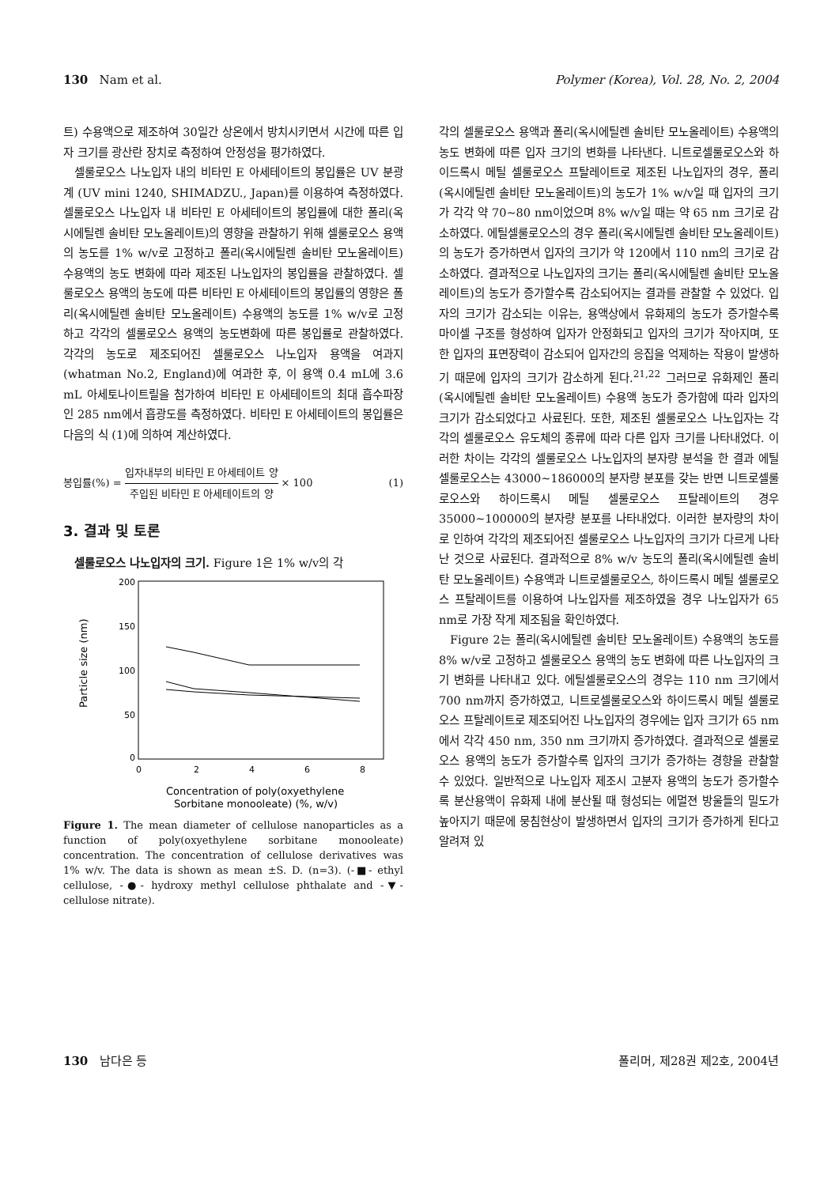130 Nam et al. Polymer (Korea), Vol. 28, No. 2, 2004
트) 수용액으로 제조하여 30일간 상온에서 방치시키면서 시간에 따른 입자 크기를 광산란 장치로 측정하여 안정성을 평가하였다.
셀룰로오스 나노입자 내의 비타민 E 아세테이트의 봉입률은 UV 분광계 (UV mini 1240, SHIMADZU., Japan)를 이용하여 측정하였다. 셀룰로오스 나노입자 내 비타민 E 아세테이트의 봉입률에 대한 폴리(옥시에틸렌 솔비탄 모노올레이트)의 영향을 관찰하기 위해 셀룰로오스 용액의 농도를 1% w/v로 고정하고 폴리(옥시에틸렌 솔비탄 모노올레이트) 수용액의 농도 변화에 따라 제조된 나노입자의 봉입률을 관찰하였다. 셀룰로오스 용액의 농도에 따른 비타민 E 아세테이트의 봉입률의 영향은 폴리(옥시에틸렌 솔비탄 모노올레이트) 수용액의 농도를 1% w/v로 고정하고 각각의 셀룰로오스 용액의 농도변화에 따른 봉입률로 관찰하였다. 각각의 농도로 제조되어진 셀룰로오스 나노입자 용액을 여과지 (whatman No.2, England)에 여과한 후, 이 용액 0.4 mL에 3.6 mL 아세토나이트릴을 첨가하여 비타민 E 아세테이트의 최대 흡수파장인 285 nm에서 흡광도를 측정하였다. 비타민 E 아세테이트의 봉입률은 다음의 식 (1)에 의하여 계산하였다.
봉입률(%) = 입자내부의 비타민 E 아세테이트 양 주입된 비타민 E 아세테이트의 양 × 100 (1)
3. 결과 및 토론
셀룰로오스 나노입자의 크기. Figure 1은 1% w/v의 각
200
150
100
50
0
0
2
4
6
8
Particle size (nm)
Concentration of poly(oxyethylene
Sorbitane monooleate) (%, w/v)
Figure 1. The mean diameter of cellulose nanoparticles as a function of poly(oxyethylene sorbitane monooleate) concentration. The concentration of cellulose derivatives was 1% w/v. The data is shown as mean ±S. D. (n=3). (-■- ethyl cellulose, -●- hydroxy methyl cellulose phthalate and -▼- cellulose nitrate).
각의 셀룰로오스 용액과 폴리(옥시에틸렌 솔비탄 모노올레이트) 수용액의 농도 변화에 따른 입자 크기의 변화를 나타낸다. 니트로셀룰로오스와 하이드록시 메틸 셀룰로오스 프탈레이트로 제조된 나노입자의 경우, 폴리(옥시에틸렌 솔비탄 모노올레이트)의 농도가 1% w/v일 때 입자의 크기가 각각 약 70~80 nm이었으며 8% w/v일 때는 약 65 nm 크기로 감소하였다. 에틸셀룰로오스의 경우 폴리(옥시에틸렌 솔비탄 모노올레이트)의 농도가 증가하면서 입자의 크기가 약 120에서 110 nm의 크기로 감소하였다. 결과적으로 나노입자의 크기는 폴리(옥시에틸렌 솔비탄 모노올레이트)의 농도가 증가할수록 감소되어지는 결과를 관찰할 수 있었다. 입자의 크기가 감소되는 이유는, 용액상에서 유화제의 농도가 증가할수록 마이셀 구조를 형성하여 입자가 안정화되고 입자의 크기가 작아지며, 또한 입자의 표면장력이 감소되어 입자간의 응집을 억제하는 작용이 발생하기 때문에 입자의 크기가 감소하게 된다.<sup>21,22</sup> 그러므로 유화제인 폴리(옥시에틸렌 솔비탄 모노올레이트) 수용액 농도가 증가함에 따라 입자의 크기가 감소되었다고 사료된다. 또한, 제조된 셀룰로오스 나노입자는 각각의 셀룰로오스 유도체의 종류에 따라 다른 입자 크기를 나타내었다. 이러한 차이는 각각의 셀룰로오스 나노입자의 분자량 분석을 한 결과 에틸셀룰로오스는 43000~186000의 분자량 분포를 갖는 반면 니트로셀룰로오스와 하이드록시 메틸 셀룰로오스 프탈레이트의 경우 35000~100000의 분자량 분포를 나타내었다. 이러한 분자량의 차이로 인하여 각각의 제조되어진 셀룰로오스 나노입자의 크기가 다르게 나타난 것으로 사료된다. 결과적으로 8% w/v 농도의 폴리(옥시에틸렌 솔비탄 모노올레이트) 수용액과 니트로셀룰로오스, 하이드록시 메틸 셀룰로오스 프탈레이트를 이용하여 나노입자를 제조하였을 경우 나노입자가 65 nm로 가장 작게 제조됨을 확인하였다.
Figure 2는 폴리(옥시에틸렌 솔비탄 모노올레이트) 수용액의 농도를 8% w/v로 고정하고 셀룰로오스 용액의 농도 변화에 따른 나노입자의 크기 변화를 나타내고 있다. 에틸셀룰로오스의 경우는 110 nm 크기에서 700 nm까지 증가하였고, 니트로셀룰로오스와 하이드록시 메틸 셀룰로오스 프탈레이트로 제조되어진 나노입자의 경우에는 입자 크기가 65 nm에서 각각 450 nm, 350 nm 크기까지 증가하였다. 결과적으로 셀룰로오스 용액의 농도가 증가할수록 입자의 크기가 증가하는 경향을 관찰할 수 있었다. 일반적으로 나노입자 제조시 고분자 용액의 농도가 증가할수록 분산용액이 유화제 내에 분산될 때 형성되는 에멀젼 방울들의 밀도가 높아지기 때문에 뭉침현상이 발생하면서 입자의 크기가 증가하게 된다고 알려져 있
130 남다은 등 폴리머, 제28권 제2호, 2004년